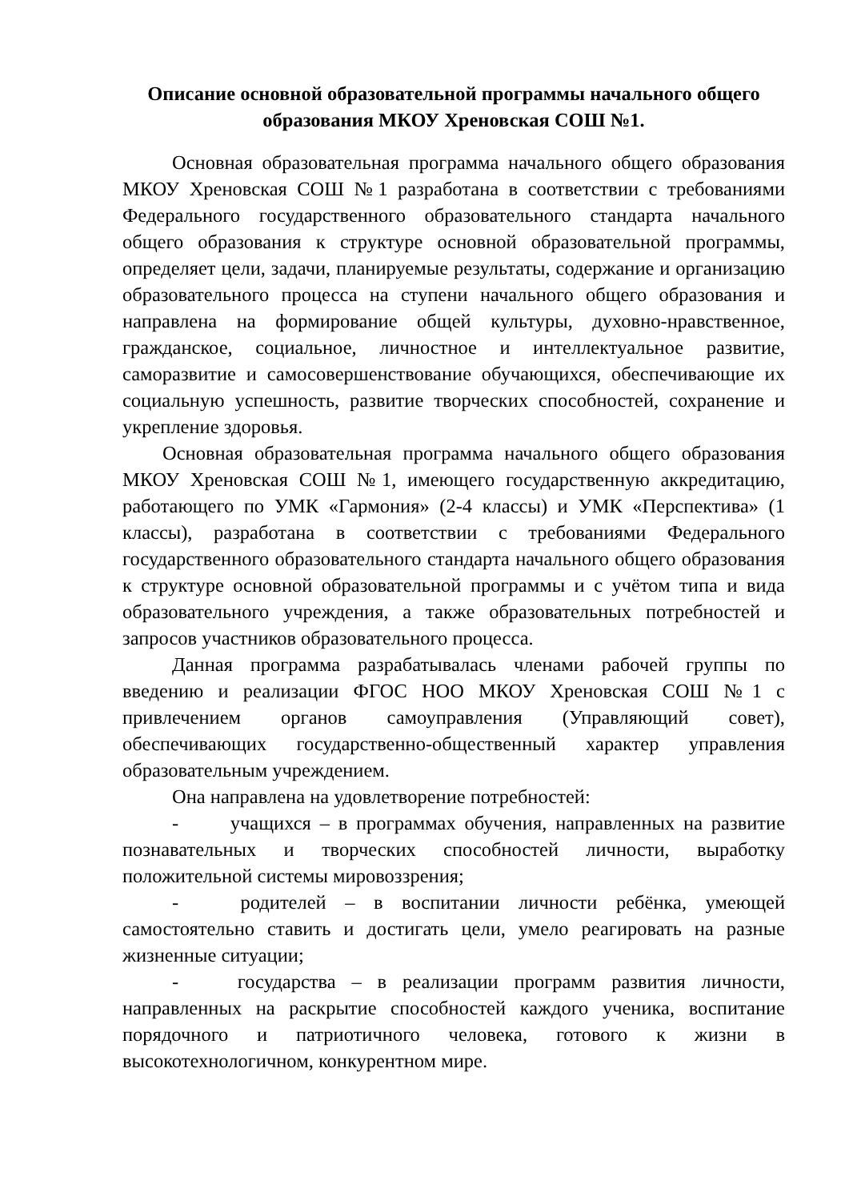Описание основной образовательной программы начального общего образования МКОУ Хреновская СОШ №1.
Основная образовательная программа начального общего образования МКОУ Хреновская СОШ №1 разработана в соответствии с требованиями Федерального государственного образовательного стандарта начального общего образования к структуре основной образовательной программы, определяет цели, задачи, планируемые результаты, содержание и организацию образовательного процесса на ступени начального общего образования и направлена на формирование общей культуры, духовно-нравственное, гражданское, социальное, личностное и интеллектуальное развитие, саморазвитие и самосовершенствование обучающихся, обеспечивающие их социальную успешность, развитие творческих способностей, сохранение и укрепление здоровья.
Основная образовательная программа начального общего образования МКОУ Хреновская СОШ №1, имеющего государственную аккредитацию, работающего по УМК «Гармония» (2-4 классы) и УМК «Перспектива» (1 классы), разработана в соответствии с требованиями Федерального государственного образовательного стандарта начального общего образования к структуре основной образовательной программы и с учётом типа и вида образовательного учреждения, а также образовательных потребностей и запросов участников образовательного процесса.
Данная программа разрабатывалась членами рабочей группы по введению и реализации ФГОС НОО МКОУ Хреновская СОШ №1 с привлечением органов самоуправления (Управляющий совет), обеспечивающих государственно-общественный характер управления образовательным учреждением.
Она направлена на удовлетворение потребностей:
- учащихся – в программах обучения, направленных на развитие познавательных и творческих способностей личности, выработку положительной системы мировоззрения;
- родителей – в воспитании личности ребёнка, умеющей самостоятельно ставить и достигать цели, умело реагировать на разные жизненные ситуации;
- государства – в реализации программ развития личности, направленных на раскрытие способностей каждого ученика, воспитание порядочного и патриотичного человека, готового к жизни в высокотехнологичном, конкурентном мире.